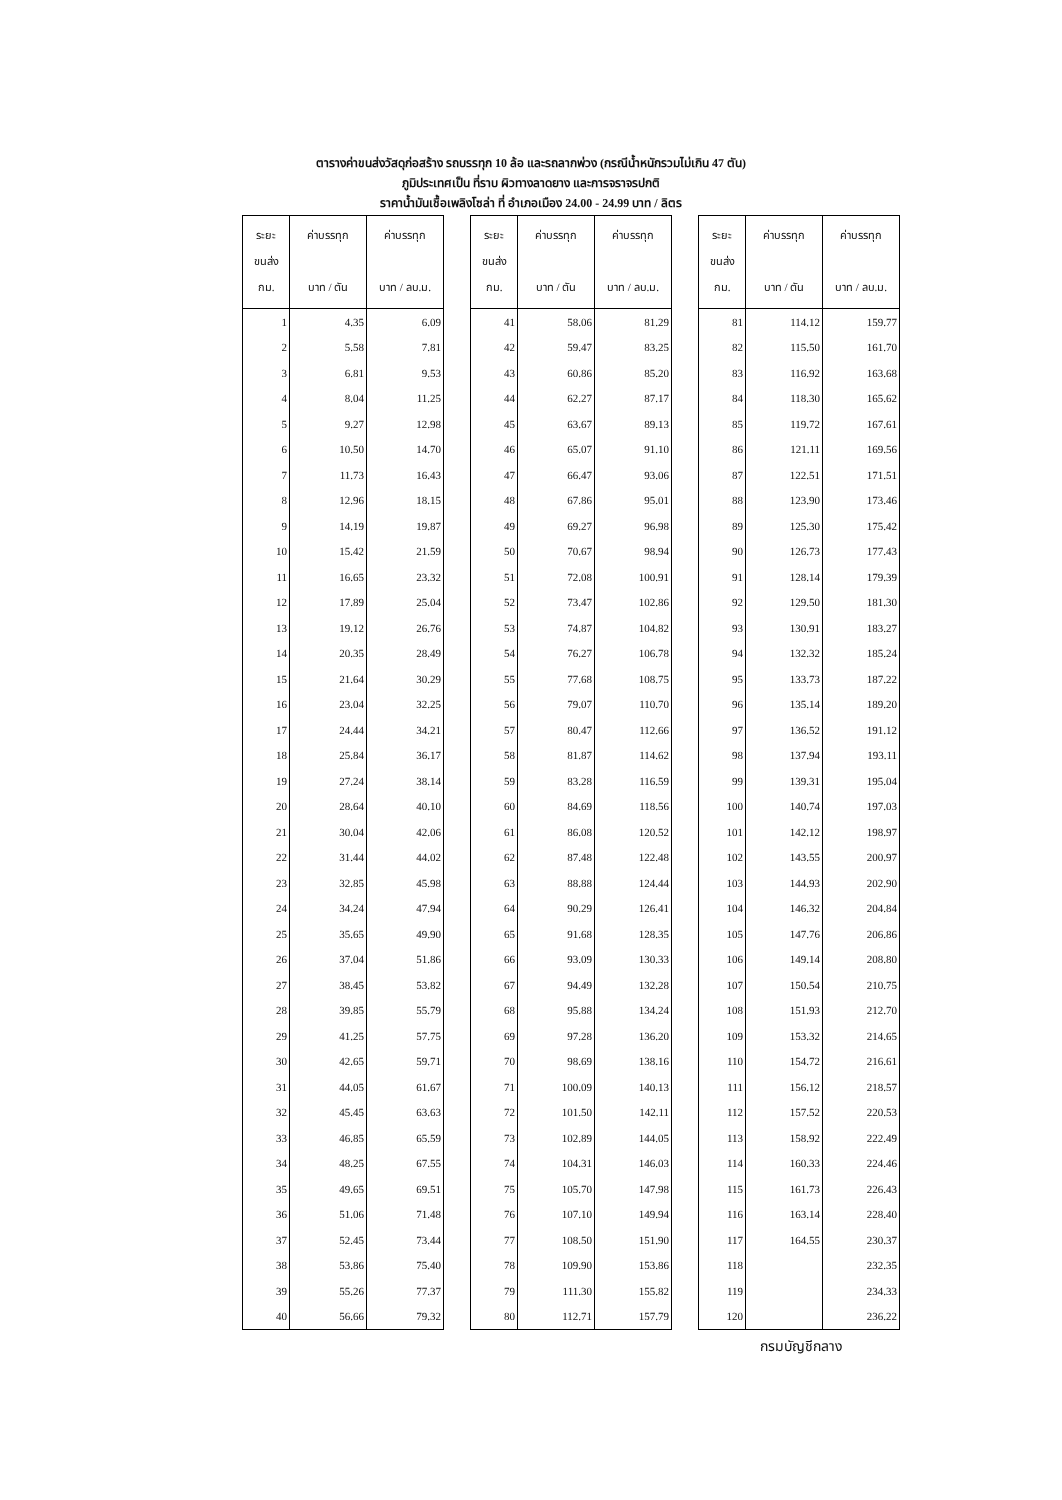ตารางค่าขนส่งวัสดุก่อสร้าง รถบรรทุก 10 ล้อ และรถลากพ่วง (กรณีน้ำหนักรวมไม่เกิน 47 ตัน)
ภูมิประเทศเป็น ที่ราบ ผิวทางลาดยาง และการจราจรปกติ
ราคาน้ำมันเชื้อเพลิงโซล่า ที่ อำเภอเมือง 24.00 - 24.99 บาท / ลิตร
| ระยะ ขนส่ง กม. | ค่าบรรทุก บาท / ตัน | ค่าบรรทุก บาท / ลบ.ม. |
| --- | --- | --- |
| 1 | 4.35 | 6.09 |
| 2 | 5.58 | 7.81 |
| 3 | 6.81 | 9.53 |
| 4 | 8.04 | 11.25 |
| 5 | 9.27 | 12.98 |
| 6 | 10.50 | 14.70 |
| 7 | 11.73 | 16.43 |
| 8 | 12.96 | 18.15 |
| 9 | 14.19 | 19.87 |
| 10 | 15.42 | 21.59 |
| 11 | 16.65 | 23.32 |
| 12 | 17.89 | 25.04 |
| 13 | 19.12 | 26.76 |
| 14 | 20.35 | 28.49 |
| 15 | 21.64 | 30.29 |
| 16 | 23.04 | 32.25 |
| 17 | 24.44 | 34.21 |
| 18 | 25.84 | 36.17 |
| 19 | 27.24 | 38.14 |
| 20 | 28.64 | 40.10 |
| 21 | 30.04 | 42.06 |
| 22 | 31.44 | 44.02 |
| 23 | 32.85 | 45.98 |
| 24 | 34.24 | 47.94 |
| 25 | 35.65 | 49.90 |
| 26 | 37.04 | 51.86 |
| 27 | 38.45 | 53.82 |
| 28 | 39.85 | 55.79 |
| 29 | 41.25 | 57.75 |
| 30 | 42.65 | 59.71 |
| 31 | 44.05 | 61.67 |
| 32 | 45.45 | 63.63 |
| 33 | 46.85 | 65.59 |
| 34 | 48.25 | 67.55 |
| 35 | 49.65 | 69.51 |
| 36 | 51.06 | 71.48 |
| 37 | 52.45 | 73.44 |
| 38 | 53.86 | 75.40 |
| 39 | 55.26 | 77.37 |
| 40 | 56.66 | 79.32 |
| ระยะ ขนส่ง กม. | ค่าบรรทุก บาท / ตัน | ค่าบรรทุก บาท / ลบ.ม. |
| --- | --- | --- |
| 41 | 58.06 | 81.29 |
| 42 | 59.47 | 83.25 |
| 43 | 60.86 | 85.20 |
| 44 | 62.27 | 87.17 |
| 45 | 63.67 | 89.13 |
| 46 | 65.07 | 91.10 |
| 47 | 66.47 | 93.06 |
| 48 | 67.86 | 95.01 |
| 49 | 69.27 | 96.98 |
| 50 | 70.67 | 98.94 |
| 51 | 72.08 | 100.91 |
| 52 | 73.47 | 102.86 |
| 53 | 74.87 | 104.82 |
| 54 | 76.27 | 106.78 |
| 55 | 77.68 | 108.75 |
| 56 | 79.07 | 110.70 |
| 57 | 80.47 | 112.66 |
| 58 | 81.87 | 114.62 |
| 59 | 83.28 | 116.59 |
| 60 | 84.69 | 118.56 |
| 61 | 86.08 | 120.52 |
| 62 | 87.48 | 122.48 |
| 63 | 88.88 | 124.44 |
| 64 | 90.29 | 126.41 |
| 65 | 91.68 | 128.35 |
| 66 | 93.09 | 130.33 |
| 67 | 94.49 | 132.28 |
| 68 | 95.88 | 134.24 |
| 69 | 97.28 | 136.20 |
| 70 | 98.69 | 138.16 |
| 71 | 100.09 | 140.13 |
| 72 | 101.50 | 142.11 |
| 73 | 102.89 | 144.05 |
| 74 | 104.31 | 146.03 |
| 75 | 105.70 | 147.98 |
| 76 | 107.10 | 149.94 |
| 77 | 108.50 | 151.90 |
| 78 | 109.90 | 153.86 |
| 79 | 111.30 | 155.82 |
| 80 | 112.71 | 157.79 |
| ระยะ ขนส่ง กม. | ค่าบรรทุก บาท / ตัน | ค่าบรรทุก บาท / ลบ.ม. |
| --- | --- | --- |
| 81 | 114.12 | 159.77 |
| 82 | 115.50 | 161.70 |
| 83 | 116.92 | 163.68 |
| 84 | 118.30 | 165.62 |
| 85 | 119.72 | 167.61 |
| 86 | 121.11 | 169.56 |
| 87 | 122.51 | 171.51 |
| 88 | 123.90 | 173.46 |
| 89 | 125.30 | 175.42 |
| 90 | 126.73 | 177.43 |
| 91 | 128.14 | 179.39 |
| 92 | 129.50 | 181.30 |
| 93 | 130.91 | 183.27 |
| 94 | 132.32 | 185.24 |
| 95 | 133.73 | 187.22 |
| 96 | 135.14 | 189.20 |
| 97 | 136.52 | 191.12 |
| 98 | 137.94 | 193.11 |
| 99 | 139.31 | 195.04 |
| 100 | 140.74 | 197.03 |
| 101 | 142.12 | 198.97 |
| 102 | 143.55 | 200.97 |
| 103 | 144.93 | 202.90 |
| 104 | 146.32 | 204.84 |
| 105 | 147.76 | 206.86 |
| 106 | 149.14 | 208.80 |
| 107 | 150.54 | 210.75 |
| 108 | 151.93 | 212.70 |
| 109 | 153.32 | 214.65 |
| 110 | 154.72 | 216.61 |
| 111 | 156.12 | 218.57 |
| 112 | 157.52 | 220.53 |
| 113 | 158.92 | 222.49 |
| 114 | 160.33 | 224.46 |
| 115 | 161.73 | 226.43 |
| 116 | 163.14 | 228.40 |
| 117 | 164.55 | 230.37 |
| 118 | | 232.35 |
| 119 | | 234.33 |
| 120 | | 236.22 |
กรมบัญชีกลาง